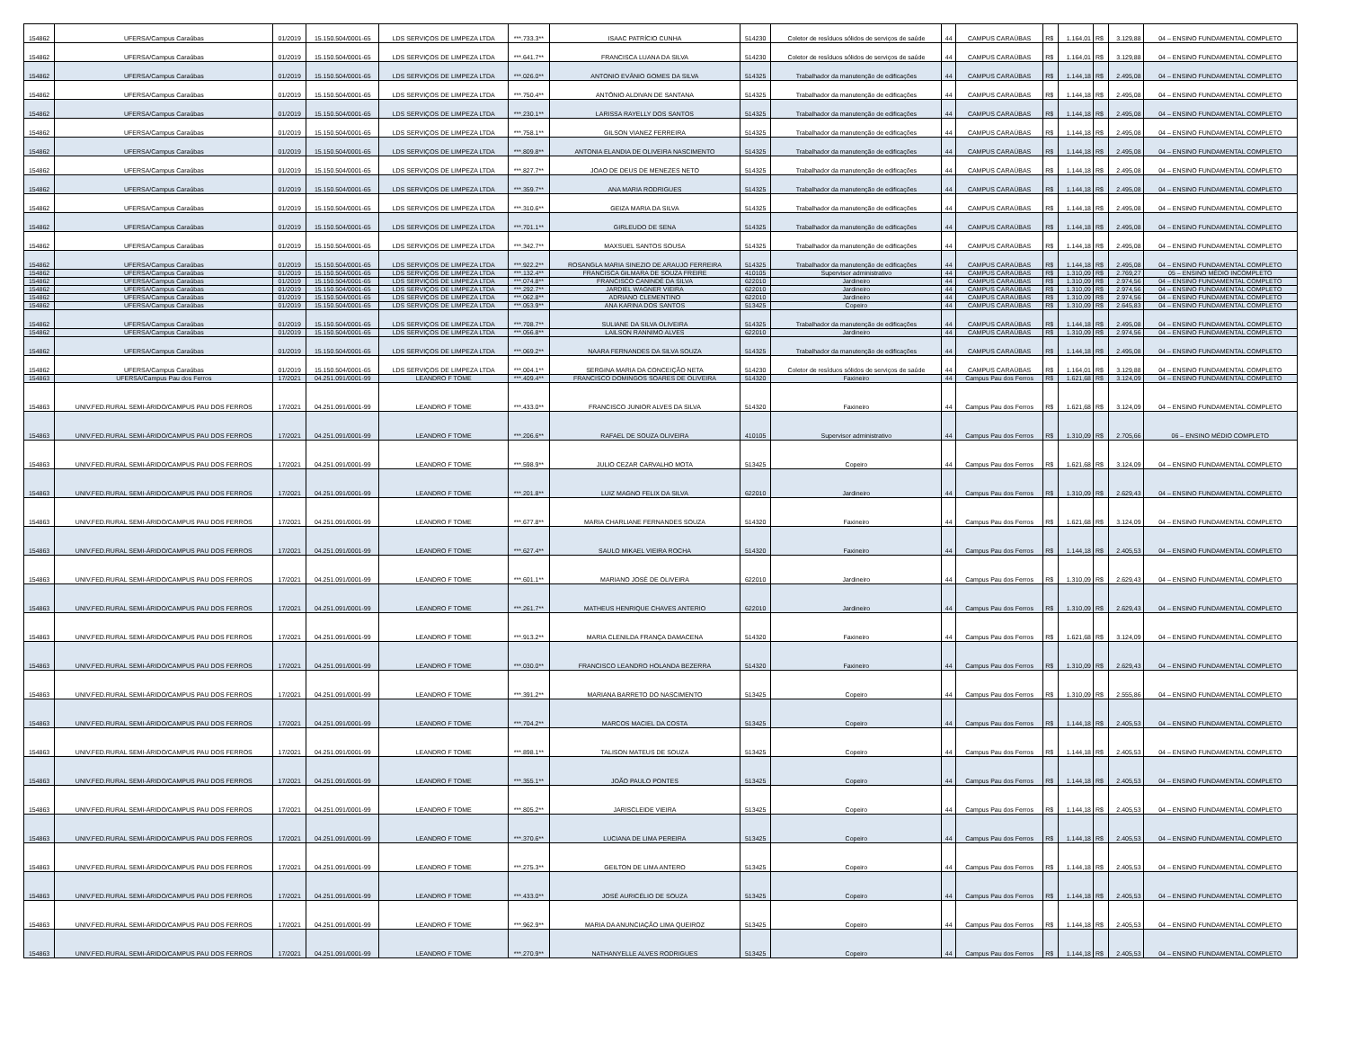| 154862 | UFERSA/Campus Caraúbas | 01/2019 | 15.150.504/0001-65 | LDS SERVIÇOS DE LIMPEZA LTDA | ***.733.3** | ISAAC PATRÍCIO CUNHA | 514230 | Coletor de resíduos sólidos de serviços de saúde | 44 | CAMPUS CARAÚBAS | R$ | 1.164,01 | R$ | 3.129,88 | 04 – ENSINO FUNDAMENTAL COMPLETO |
| 154862 | UFERSA/Campus Caraúbas | 01/2019 | 15.150.504/0001-65 | LDS SERVIÇOS DE LIMPEZA LTDA | ***.641.7** | FRANCISCA LUANA DA SILVA | 514230 | Coletor de resíduos sólidos de serviços de saúde | 44 | CAMPUS CARAÚBAS | R$ | 1.164,01 | R$ | 3.129,88 | 04 – ENSINO FUNDAMENTAL COMPLETO |
| 154862 | UFERSA/Campus Caraúbas | 01/2019 | 15.150.504/0001-65 | LDS SERVIÇOS DE LIMPEZA LTDA | ***.026.0** | ANTONIO EVÂNIO GOMES DA SILVA | 514325 | Trabalhador da manutenção de edificações | 44 | CAMPUS CARAÚBAS | R$ | 1.144,18 | R$ | 2.495,08 | 04 – ENSINO FUNDAMENTAL COMPLETO |
| 154862 | UFERSA/Campus Caraúbas | 01/2019 | 15.150.504/0001-65 | LDS SERVIÇOS DE LIMPEZA LTDA | ***.750.4** | ANTÔNIO ALDIVAN DE SANTANA | 514325 | Trabalhador da manutenção de edificações | 44 | CAMPUS CARAÚBAS | R$ | 1.144,18 | R$ | 2.495,08 | 04 – ENSINO FUNDAMENTAL COMPLETO |
| 154862 | UFERSA/Campus Caraúbas | 01/2019 | 15.150.504/0001-65 | LDS SERVIÇOS DE LIMPEZA LTDA | ***.230.1** | LARISSA RAYELLY DOS SANTOS | 514325 | Trabalhador da manutenção de edificações | 44 | CAMPUS CARAÚBAS | R$ | 1.144,18 | R$ | 2.495,08 | 04 – ENSINO FUNDAMENTAL COMPLETO |
| 154862 | UFERSA/Campus Caraúbas | 01/2019 | 15.150.504/0001-65 | LDS SERVIÇOS DE LIMPEZA LTDA | ***.758.1** | GILSON VIANEZ FERREIRA | 514325 | Trabalhador da manutenção de edificações | 44 | CAMPUS CARAÚBAS | R$ | 1.144,18 | R$ | 2.495,08 | 04 – ENSINO FUNDAMENTAL COMPLETO |
| 154862 | UFERSA/Campus Caraúbas | 01/2019 | 15.150.504/0001-65 | LDS SERVIÇOS DE LIMPEZA LTDA | ***.809.8** | ANTONIA ELANDIA DE OLIVEIRA NASCIMENTO | 514325 | Trabalhador da manutenção de edificações | 44 | CAMPUS CARAÚBAS | R$ | 1.144,18 | R$ | 2.495,08 | 04 – ENSINO FUNDAMENTAL COMPLETO |
| 154862 | UFERSA/Campus Caraúbas | 01/2019 | 15.150.504/0001-65 | LDS SERVIÇOS DE LIMPEZA LTDA | ***.827.7** | JOAO DE DEUS DE MENEZES NETO | 514325 | Trabalhador da manutenção de edificações | 44 | CAMPUS CARAÚBAS | R$ | 1.144,18 | R$ | 2.495,08 | 04 – ENSINO FUNDAMENTAL COMPLETO |
| 154862 | UFERSA/Campus Caraúbas | 01/2019 | 15.150.504/0001-65 | LDS SERVIÇOS DE LIMPEZA LTDA | ***.359.7** | ANA MARIA RODRIGUES | 514325 | Trabalhador da manutenção de edificações | 44 | CAMPUS CARAÚBAS | R$ | 1.144,18 | R$ | 2.495,08 | 04 – ENSINO FUNDAMENTAL COMPLETO |
| 154862 | UFERSA/Campus Caraúbas | 01/2019 | 15.150.504/0001-65 | LDS SERVIÇOS DE LIMPEZA LTDA | ***.310.6** | GEIZA MARIA DA SILVA | 514325 | Trabalhador da manutenção de edificações | 44 | CAMPUS CARAÚBAS | R$ | 1.144,18 | R$ | 2.495,08 | 04 – ENSINO FUNDAMENTAL COMPLETO |
| 154862 | UFERSA/Campus Caraúbas | 01/2019 | 15.150.504/0001-65 | LDS SERVIÇOS DE LIMPEZA LTDA | ***.701.1** | GIRLEUDO DE SENA | 514325 | Trabalhador da manutenção de edificações | 44 | CAMPUS CARAÚBAS | R$ | 1.144,18 | R$ | 2.495,08 | 04 – ENSINO FUNDAMENTAL COMPLETO |
| 154862 | UFERSA/Campus Caraúbas | 01/2019 | 15.150.504/0001-65 | LDS SERVIÇOS DE LIMPEZA LTDA | ***.342.7** | MAXSUEL SANTOS SOUSA | 514325 | Trabalhador da manutenção de edificações | 44 | CAMPUS CARAÚBAS | R$ | 1.144,18 | R$ | 2.495,08 | 04 – ENSINO FUNDAMENTAL COMPLETO |
| 154862 | UFERSA/Campus Caraúbas | 01/2019 | 15.150.504/0001-65 | LDS SERVIÇOS DE LIMPEZA LTDA | ***.922.2** | ROSANGLA MARIA SINEZIO DE ARAUJO FERREIRA | 514325 | Trabalhador da manutenção de edificações | 44 | CAMPUS CARAÚBAS | R$ | 1.144,18 | R$ | 2.495,08 | 04 – ENSINO FUNDAMENTAL COMPLETO |
| 154862 | UFERSA/Campus Caraúbas | 01/2019 | 15.150.504/0001-65 | LDS SERVIÇOS DE LIMPEZA LTDA | ***.132.4** | FRANCISCA GILMARA DE SOUZA FREIRE | 410105 | Supervisor administrativo | 44 | CAMPUS CARAÚBAS | R$ | 1.310,09 | R$ | 2.769,27 | 05 – ENSINO MÉDIO INCOMPLETO |
| 154862 | UFERSA/Campus Caraúbas | 01/2019 | 15.150.504/0001-65 | LDS SERVIÇOS DE LIMPEZA LTDA | ***.074.8** | FRANCISCO CANINDÉ DA SILVA | 622010 | Jardineiro | 44 | CAMPUS CARAÚBAS | R$ | 1.310,09 | R$ | 2.974,56 | 04 – ENSINO FUNDAMENTAL COMPLETO |
| 154862 | UFERSA/Campus Caraúbas | 01/2019 | 15.150.504/0001-65 | LDS SERVIÇOS DE LIMPEZA LTDA | ***.292.7** | JARDIEL WAGNER VIEIRA | 622010 | Jardineiro | 44 | CAMPUS CARAÚBAS | R$ | 1.310,09 | R$ | 2.974,56 | 04 – ENSINO FUNDAMENTAL COMPLETO |
| 154862 | UFERSA/Campus Caraúbas | 01/2019 | 15.150.504/0001-65 | LDS SERVIÇOS DE LIMPEZA LTDA | ***.062.8** | ADRIANO CLEMENTINO | 622010 | Jardineiro | 44 | CAMPUS CARAÚBAS | R$ | 1.310,09 | R$ | 2.974,56 | 04 – ENSINO FUNDAMENTAL COMPLETO |
| 154862 | UFERSA/Campus Caraúbas | 01/2019 | 15.150.504/0001-65 | LDS SERVIÇOS DE LIMPEZA LTDA | ***.053.9** | ANA KARINA DOS SANTOS | 513425 | Copeiro | 44 | CAMPUS CARAÚBAS | R$ | 1.310,09 | R$ | 2.645,83 | 04 – ENSINO FUNDAMENTAL COMPLETO |
| 154862 | UFERSA/Campus Caraúbas | 01/2019 | 15.150.504/0001-65 | LDS SERVIÇOS DE LIMPEZA LTDA | ***.708.7** | SULIANE DA SILVA OLIVEIRA | 514325 | Trabalhador da manutenção de edificações | 44 | CAMPUS CARAÚBAS | R$ | 1.144,18 | R$ | 2.495,08 | 04 – ENSINO FUNDAMENTAL COMPLETO |
| 154862 | UFERSA/Campus Caraúbas | 01/2019 | 15.150.504/0001-65 | LDS SERVIÇOS DE LIMPEZA LTDA | ***.056.8** | LAILSON RANNIMO ALVES | 622010 | Jardineiro | 44 | CAMPUS CARAÚBAS | R$ | 1.310,09 | R$ | 2.974,56 | 04 – ENSINO FUNDAMENTAL COMPLETO |
| 154862 | UFERSA/Campus Caraúbas | 01/2019 | 15.150.504/0001-65 | LDS SERVIÇOS DE LIMPEZA LTDA | ***.069.2** | NAARA FERNANDES DA SILVA SOUZA | 514325 | Trabalhador da manutenção de edificações | 44 | CAMPUS CARAÚBAS | R$ | 1.144,18 | R$ | 2.495,08 | 04 – ENSINO FUNDAMENTAL COMPLETO |
| 154862 | UFERSA/Campus Caraúbas | 01/2019 | 15.150.504/0001-65 | LDS SERVIÇOS DE LIMPEZA LTDA | ***.004.1** | SERGINA MARIA DA CONCEIÇÃO NETA | 514230 | Coletor de resíduos sólidos de serviços de saúde | 44 | CAMPUS CARAÚBAS | R$ | 1.164,01 | R$ | 3.129,88 | 04 – ENSINO FUNDAMENTAL COMPLETO |
| 154863 | UFERSA/Campus Pau dos Ferros | 17/2021 | 04.251.091/0001-99 | LEANDRO F TOME | ***.409.4** | FRANCISCO DOMINGOS SOARES DE OLIVEIRA | 514320 | Faxineiro | 44 | Campus Pau dos Ferros | R$ | 1.621,68 | R$ | 3.124,09 | 04 – ENSINO FUNDAMENTAL COMPLETO |
| 154863 | UNIV.FED.RURAL SEMI-ÁRIDO/CAMPUS PAU DOS FERROS | 17/2021 | 04.251.091/0001-99 | LEANDRO F TOME | ***.433.0** | FRANCISCO JUNIOR ALVES DA SILVA | 514320 | Faxineiro | 44 | Campus Pau dos Ferros | R$ | 1.621,68 | R$ | 3.124,09 | 04 – ENSINO FUNDAMENTAL COMPLETO |
| 154863 | UNIV.FED.RURAL SEMI-ÁRIDO/CAMPUS PAU DOS FERROS | 17/2021 | 04.251.091/0001-99 | LEANDRO F TOME | ***.206.6** | RAFAEL DE SOUZA OLIVEIRA | 410105 | Supervisor administrativo | 44 | Campus Pau dos Ferros | R$ | 1.310,09 | R$ | 2.705,66 | 06 – ENSINO MÉDIO COMPLETO |
| 154863 | UNIV.FED.RURAL SEMI-ÁRIDO/CAMPUS PAU DOS FERROS | 17/2021 | 04.251.091/0001-99 | LEANDRO F TOME | ***.598.9** | JULIO CEZAR CARVALHO MOTA | 513425 | Copeiro | 44 | Campus Pau dos Ferros | R$ | 1.621,68 | R$ | 3.124,09 | 04 – ENSINO FUNDAMENTAL COMPLETO |
| 154863 | UNIV.FED.RURAL SEMI-ÁRIDO/CAMPUS PAU DOS FERROS | 17/2021 | 04.251.091/0001-99 | LEANDRO F TOME | ***.201.8** | LUIZ MAGNO FELIX DA SILVA | 622010 | Jardineiro | 44 | Campus Pau dos Ferros | R$ | 1.310,09 | R$ | 2.629,43 | 04 – ENSINO FUNDAMENTAL COMPLETO |
| 154863 | UNIV.FED.RURAL SEMI-ÁRIDO/CAMPUS PAU DOS FERROS | 17/2021 | 04.251.091/0001-99 | LEANDRO F TOME | ***.677.8** | MARIA CHARLIANE FERNANDES SOUZA | 514320 | Faxineiro | 44 | Campus Pau dos Ferros | R$ | 1.621,68 | R$ | 3.124,09 | 04 – ENSINO FUNDAMENTAL COMPLETO |
| 154863 | UNIV.FED.RURAL SEMI-ÁRIDO/CAMPUS PAU DOS FERROS | 17/2021 | 04.251.091/0001-99 | LEANDRO F TOME | ***.627.4** | SAULO MIKAEL VIEIRA ROCHA | 514320 | Faxineiro | 44 | Campus Pau dos Ferros | R$ | 1.144,18 | R$ | 2.405,53 | 04 – ENSINO FUNDAMENTAL COMPLETO |
| 154863 | UNIV.FED.RURAL SEMI-ÁRIDO/CAMPUS PAU DOS FERROS | 17/2021 | 04.251.091/0001-99 | LEANDRO F TOME | ***.601.1** | MARIANO JOSÉ DE OLIVEIRA | 622010 | Jardineiro | 44 | Campus Pau dos Ferros | R$ | 1.310,09 | R$ | 2.629,43 | 04 – ENSINO FUNDAMENTAL COMPLETO |
| 154863 | UNIV.FED.RURAL SEMI-ÁRIDO/CAMPUS PAU DOS FERROS | 17/2021 | 04.251.091/0001-99 | LEANDRO F TOME | ***.261.7** | MATHEUS HENRIQUE CHAVES ANTERIO | 622010 | Jardineiro | 44 | Campus Pau dos Ferros | R$ | 1.310,09 | R$ | 2.629,43 | 04 – ENSINO FUNDAMENTAL COMPLETO |
| 154863 | UNIV.FED.RURAL SEMI-ÁRIDO/CAMPUS PAU DOS FERROS | 17/2021 | 04.251.091/0001-99 | LEANDRO F TOME | ***.913.2** | MARIA CLENILDA FRANÇA DAMACENA | 514320 | Faxineiro | 44 | Campus Pau dos Ferros | R$ | 1.621,68 | R$ | 3.124,09 | 04 – ENSINO FUNDAMENTAL COMPLETO |
| 154863 | UNIV.FED.RURAL SEMI-ÁRIDO/CAMPUS PAU DOS FERROS | 17/2021 | 04.251.091/0001-99 | LEANDRO F TOME | ***.030.0** | FRANCISCO LEANDRO HOLANDA BEZERRA | 514320 | Faxineiro | 44 | Campus Pau dos Ferros | R$ | 1.310,09 | R$ | 2.629,43 | 04 – ENSINO FUNDAMENTAL COMPLETO |
| 154863 | UNIV.FED.RURAL SEMI-ÁRIDO/CAMPUS PAU DOS FERROS | 17/2021 | 04.251.091/0001-99 | LEANDRO F TOME | ***.391.2** | MARIANA BARRETO DO NASCIMENTO | 513425 | Copeiro | 44 | Campus Pau dos Ferros | R$ | 1.310,09 | R$ | 2.555,86 | 04 – ENSINO FUNDAMENTAL COMPLETO |
| 154863 | UNIV.FED.RURAL SEMI-ÁRIDO/CAMPUS PAU DOS FERROS | 17/2021 | 04.251.091/0001-99 | LEANDRO F TOME | ***.704.2** | MARCOS MACIEL DA COSTA | 513425 | Copeiro | 44 | Campus Pau dos Ferros | R$ | 1.144,18 | R$ | 2.405,53 | 04 – ENSINO FUNDAMENTAL COMPLETO |
| 154863 | UNIV.FED.RURAL SEMI-ÁRIDO/CAMPUS PAU DOS FERROS | 17/2021 | 04.251.091/0001-99 | LEANDRO F TOME | ***.898.1** | TALISON MATEUS DE SOUZA | 513425 | Copeiro | 44 | Campus Pau dos Ferros | R$ | 1.144,18 | R$ | 2.405,53 | 04 – ENSINO FUNDAMENTAL COMPLETO |
| 154863 | UNIV.FED.RURAL SEMI-ÁRIDO/CAMPUS PAU DOS FERROS | 17/2021 | 04.251.091/0001-99 | LEANDRO F TOME | ***.355.1** | JOÃO PAULO PONTES | 513425 | Copeiro | 44 | Campus Pau dos Ferros | R$ | 1.144,18 | R$ | 2.405,53 | 04 – ENSINO FUNDAMENTAL COMPLETO |
| 154863 | UNIV.FED.RURAL SEMI-ÁRIDO/CAMPUS PAU DOS FERROS | 17/2021 | 04.251.091/0001-99 | LEANDRO F TOME | ***.805.2** | JARISCLEIDE VIEIRA | 513425 | Copeiro | 44 | Campus Pau dos Ferros | R$ | 1.144,18 | R$ | 2.405,53 | 04 – ENSINO FUNDAMENTAL COMPLETO |
| 154863 | UNIV.FED.RURAL SEMI-ÁRIDO/CAMPUS PAU DOS FERROS | 17/2021 | 04.251.091/0001-99 | LEANDRO F TOME | ***.370.6** | LUCIANA DE LIMA PEREIRA | 513425 | Copeiro | 44 | Campus Pau dos Ferros | R$ | 1.144,18 | R$ | 2.405,53 | 04 – ENSINO FUNDAMENTAL COMPLETO |
| 154863 | UNIV.FED.RURAL SEMI-ÁRIDO/CAMPUS PAU DOS FERROS | 17/2021 | 04.251.091/0001-99 | LEANDRO F TOME | ***.275.3** | GEILTON DE LIMA ANTERO | 513425 | Copeiro | 44 | Campus Pau dos Ferros | R$ | 1.144,18 | R$ | 2.405,53 | 04 – ENSINO FUNDAMENTAL COMPLETO |
| 154863 | UNIV.FED.RURAL SEMI-ÁRIDO/CAMPUS PAU DOS FERROS | 17/2021 | 04.251.091/0001-99 | LEANDRO F TOME | ***.433.0** | JOSÉ AURICÉLIO DE SOUZA | 513425 | Copeiro | 44 | Campus Pau dos Ferros | R$ | 1.144,18 | R$ | 2.405,53 | 04 – ENSINO FUNDAMENTAL COMPLETO |
| 154863 | UNIV.FED.RURAL SEMI-ÁRIDO/CAMPUS PAU DOS FERROS | 17/2021 | 04.251.091/0001-99 | LEANDRO F TOME | ***.962.9** | MARIA DA ANUNCIAÇÃO LIMA QUEIROZ | 513425 | Copeiro | 44 | Campus Pau dos Ferros | R$ | 1.144,18 | R$ | 2.405,53 | 04 – ENSINO FUNDAMENTAL COMPLETO |
| 154863 | UNIV.FED.RURAL SEMI-ÁRIDO/CAMPUS PAU DOS FERROS | 17/2021 | 04.251.091/0001-99 | LEANDRO F TOME | ***.270.9** | NATHANYELLE ALVES RODRIGUES | 513425 | Copeiro | 44 | Campus Pau dos Ferros | R$ | 1.144,18 | R$ | 2.405,53 | 04 – ENSINO FUNDAMENTAL COMPLETO |